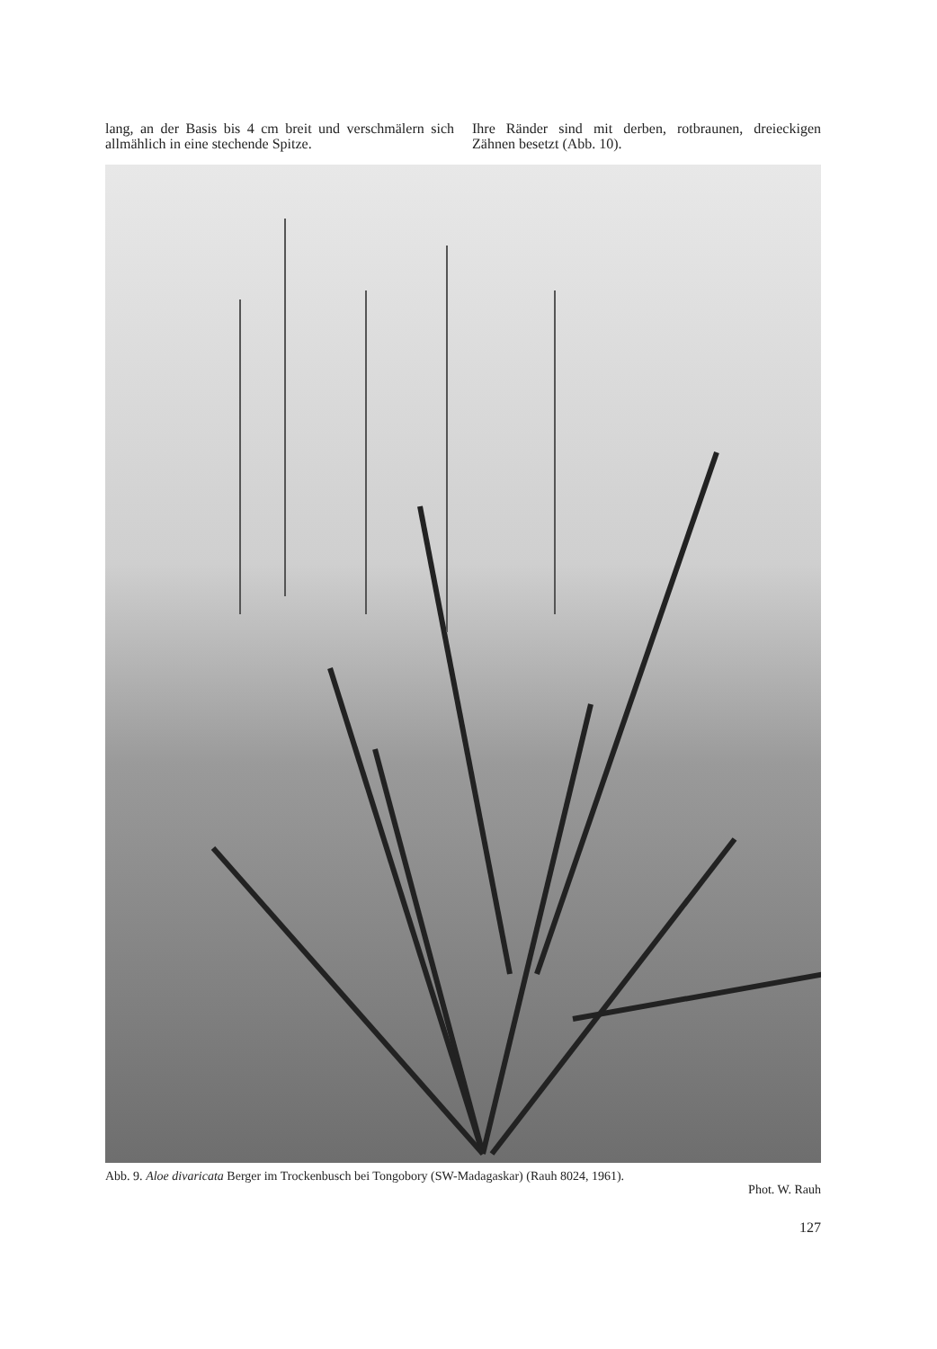lang, an der Basis bis 4 cm breit und verschmälern sich allmählich in eine stechende Spitze.
Ihre Ränder sind mit derben, rotbraunen, dreieckigen Zähnen besetzt (Abb. 10).
Abb. 9. Aloe divaricata Berger im Trockenbusch bei Tongobory (SW-Madagaskar) (Rauh 8024, 1961).
Phot. W. Rauh
127